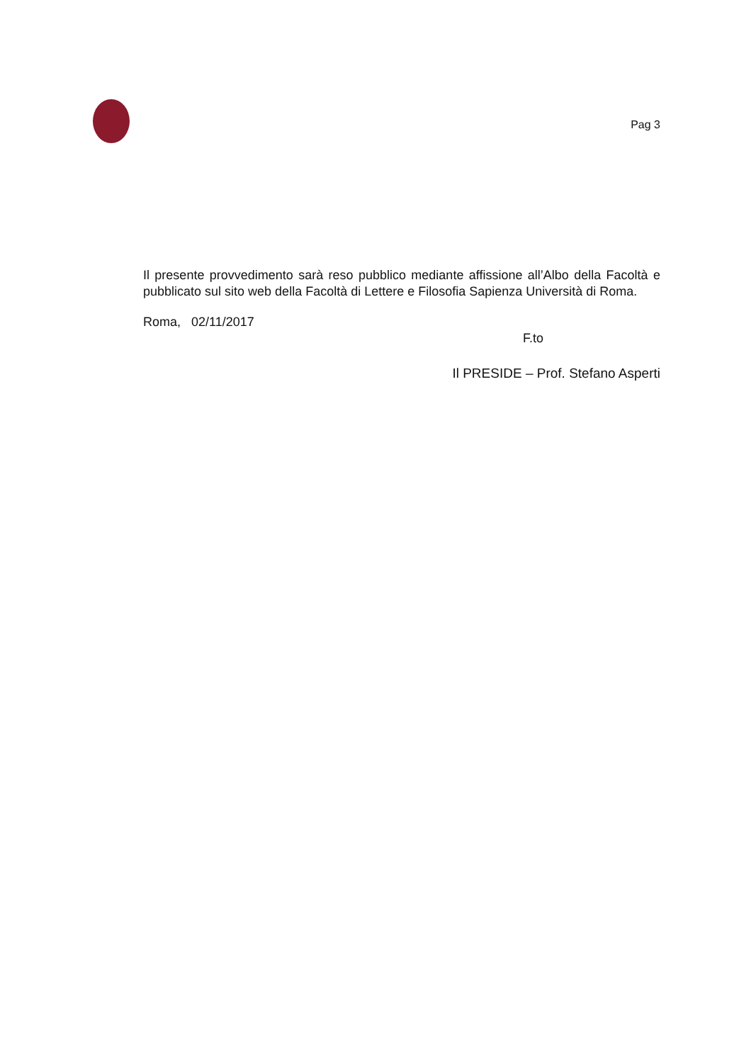Pag 3
Il presente provvedimento sarà reso pubblico mediante affissione all’Albo della Facoltà e pubblicato sul sito web della Facoltà di Lettere e Filosofia Sapienza Università di Roma.
Roma, 02/11/2017
F.to
Il PRESIDE – Prof. Stefano Asperti